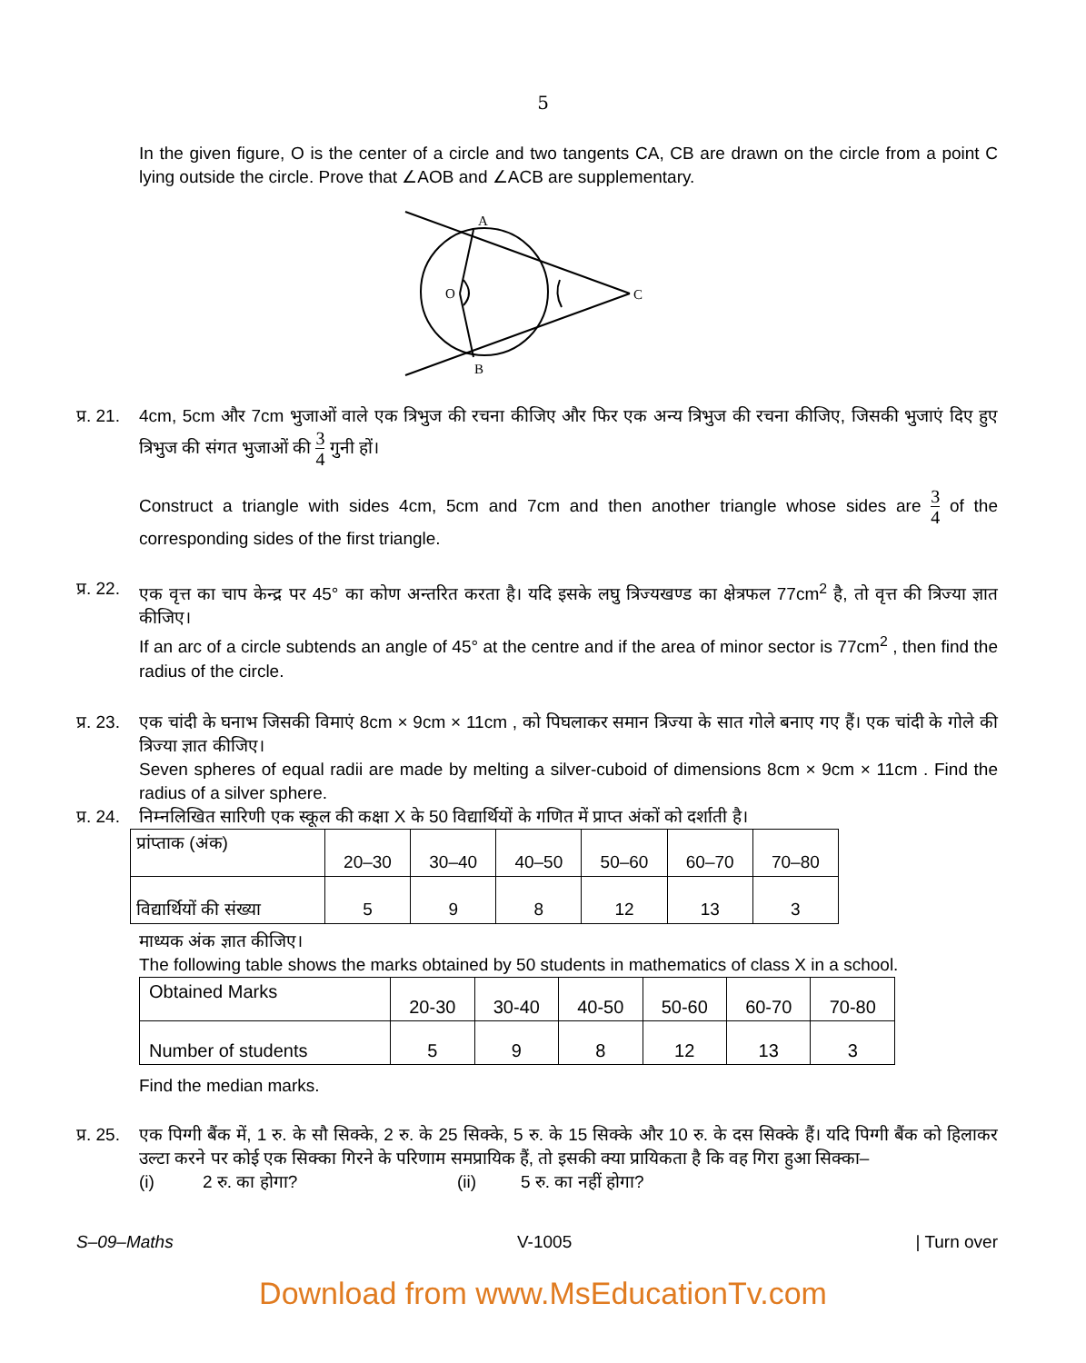5
In the given figure, O is the center of a circle and two tangents CA, CB are drawn on the circle from a point C lying outside the circle. Prove that ∠AOB and ∠ACB are supplementary.
A
O
C
B
प्र. 21.
4cm, 5cm और 7cm भुजाओं वाले एक त्रिभुज की रचना कीजिए और फिर एक अन्य त्रिभुज की रचना कीजिए, जिसकी भुजाएं दिए हुए त्रिभुज की संगत भुजाओं की 3 4 गुनी हों।
Construct a triangle with sides 4cm, 5cm and 7cm and then another triangle whose sides are 3 4 of the corresponding sides of the first triangle.
प्र. 22.
एक वृत्त का चाप केन्द्र पर 45° का कोण अन्तरित करता है। यदि इसके लघु त्रिज्यखण्ड का क्षेत्रफल 77cm<sup>2</sup> है, तो वृत्त की त्रिज्या ज्ञात कीजिए।
If an arc of a circle subtends an angle of 45° at the centre and if the area of minor sector is 77cm<sup>2</sup> , then find the radius of the circle.
प्र. 23.
एक चांदी के घनाभ जिसकी विमाएं 8cm × 9cm × 11cm , को पिघलाकर समान त्रिज्या के सात गोले बनाए गए हैं। एक चांदी के गोले की त्रिज्या ज्ञात कीजिए।
Seven spheres of equal radii are made by melting a silver-cuboid of dimensions 8cm × 9cm × 11cm . Find the radius of a silver sphere.
प्र. 24.
निम्नलिखित सारिणी एक स्कूल की कक्षा X के 50 विद्यार्थियों के गणित में प्राप्त अंकों को दर्शाती है।
| प्रांप्ताक (अंक) | 20–30 | 30–40 | 40–50 | 50–60 | 60–70 | 70–80 |
| विद्यार्थियों की संख्या | 5 | 9 | 8 | 12 | 13 | 3 |
माध्यक अंक ज्ञात कीजिए।
The following table shows the marks obtained by 50 students in mathematics of class X in a school.
| Obtained Marks | 20-30 | 30-40 | 40-50 | 50-60 | 60-70 | 70-80 |
| Number of students | 5 | 9 | 8 | 12 | 13 | 3 |
Find the median marks.
प्र. 25.
एक पिग्गी बैंक में, 1 रु. के सौ सिक्के, 2 रु. के 25 सिक्के, 5 रु. के 15 सिक्के और 10 रु. के दस सिक्के हैं। यदि पिग्गी बैंक को हिलाकर उल्टा करने पर कोई एक सिक्का गिरने के परिणाम समप्रायिक हैं, तो इसकी क्या प्रायिकता है कि वह गिरा हुआ सिक्का–
(i) 2 रु. का होगा? (ii) 5 रु. का नहीं होगा?
S–09–Maths V-1005 | Turn over
Download from www.MsEducationTv.com